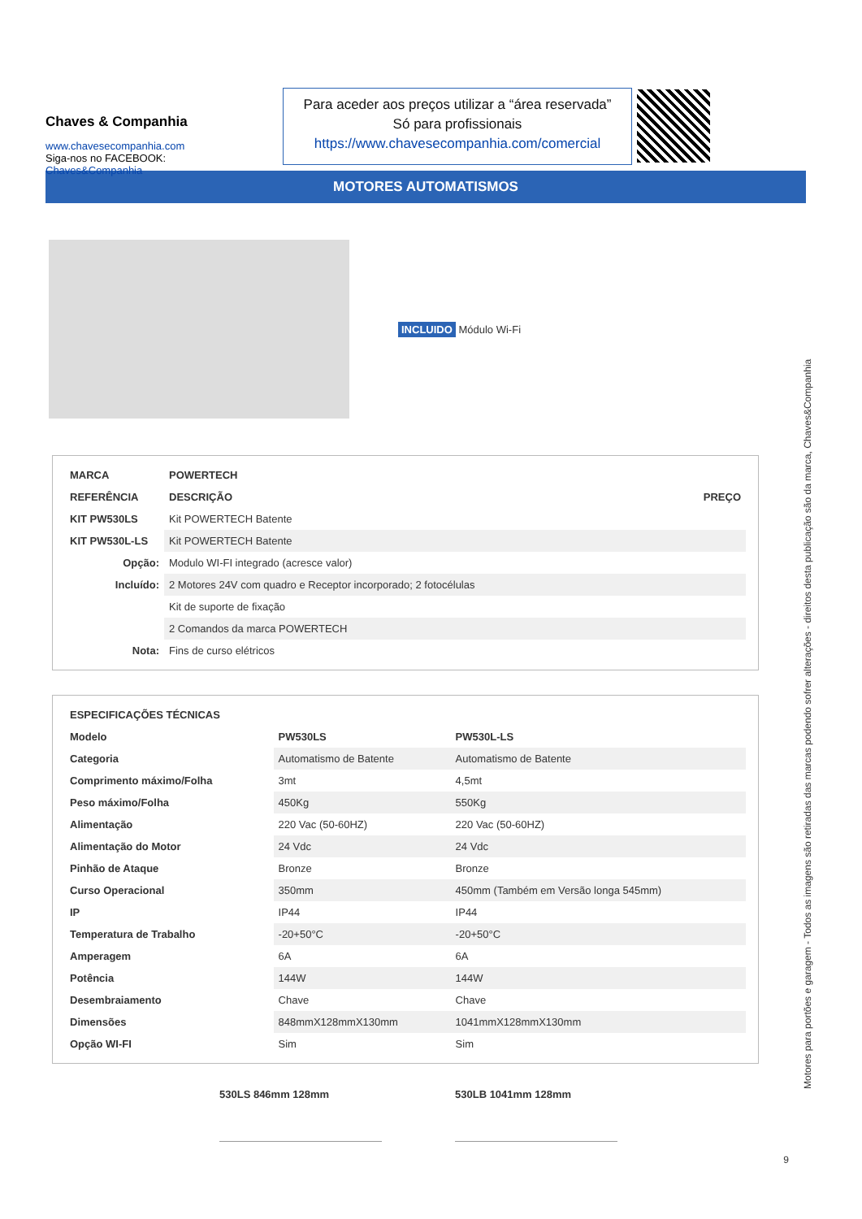Chaves & Companhia
www.chavesecompanhia.com
Siga-nos no FACEBOOK:
Chaves&Companhia
Para aceder aos preços utilizar a “área reservada”
Só para profissionais
https://www.chavesecompanhia.com/comercial
MOTORES AUTOMATISMOS
INCLUIDO Módulo Wi-Fi
| MARCA | POWERTECH | |
| --- | --- | --- |
| REFERÊNCIA | DESCRIÇÃO | PREÇO |
| KIT PW530LS | Kit POWERTECH Batente | |
| KIT PW530L-LS | Kit POWERTECH Batente | |
| Opção: | Modulo WI-FI integrado (acresce valor) | |
| Incluído: | 2 Motores 24V com quadro e Receptor incorporado; 2 fotocélulas | |
| | Kit de suporte de fixação | |
| | 2 Comandos da marca POWERTECH | |
| Nota: | Fins de curso elétricos | |
| ESPECIFICAÇÕES TÉCNICAS | | |
| --- | --- | --- |
| Modelo | PW530LS | PW530L-LS |
| Categoria | Automatismo de Batente | Automatismo de Batente |
| Comprimento máximo/Folha | 3mt | 4,5mt |
| Peso máximo/Folha | 450Kg | 550Kg |
| Alimentação | 220 Vac (50-60HZ) | 220 Vac (50-60HZ) |
| Alimentação do Motor | 24 Vdc | 24 Vdc |
| Pinhão de Ataque | Bronze | Bronze |
| Curso Operacional | 350mm | 450mm (Também em Versão longa 545mm) |
| IP | IP44 | IP44 |
| Temperatura de Trabalho | -20+50°C | -20+50°C |
| Amperagem | 6A | 6A |
| Potência | 144W | 144W |
| Desembraiamento | Chave | Chave |
| Dimensões | 848mmX128mmX130mm | 1041mmX128mmX130mm |
| Opção WI-FI | Sim | Sim |
530LS 846mm 128mm 530LB 1041mm 128mm
Motores para portões e garagem - Todos as imagens são retiradas das marcas podendo sofrer alterações - direitos desta publicação são da marca, Chaves&Companhia
9